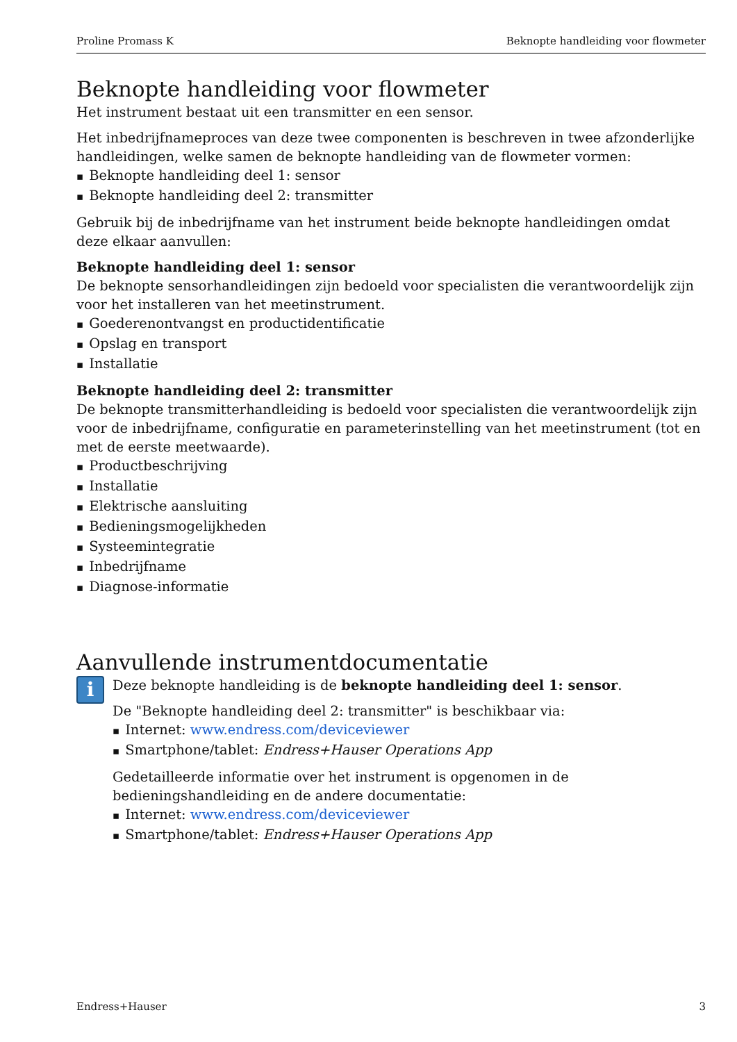Proline Promass K Beknopte handleiding voor flowmeter
Beknopte handleiding voor flowmeter
Het instrument bestaat uit een transmitter en een sensor.
Het inbedrijfnameproces van deze twee componenten is beschreven in twee afzonderlijke handleidingen, welke samen de beknopte handleiding van de flowmeter vormen:
Beknopte handleiding deel 1: sensor
Beknopte handleiding deel 2: transmitter
Gebruik bij de inbedrijfname van het instrument beide beknopte handleidingen omdat deze elkaar aanvullen:
Beknopte handleiding deel 1: sensor
De beknopte sensorhandleidingen zijn bedoeld voor specialisten die verantwoordelijk zijn voor het installeren van het meetinstrument.
Goederenontvangst en productidentificatie
Opslag en transport
Installatie
Beknopte handleiding deel 2: transmitter
De beknopte transmitterhandleiding is bedoeld voor specialisten die verantwoordelijk zijn voor de inbedrijfname, configuratie en parameterinstelling van het meetinstrument (tot en met de eerste meetwaarde).
Productbeschrijving
Installatie
Elektrische aansluiting
Bedieningsmogelijkheden
Systeemintegratie
Inbedrijfname
Diagnose-informatie
Aanvullende instrumentdocumentatie
i
Deze beknopte handleiding is de beknopte handleiding deel 1: sensor.
De "Beknopte handleiding deel 2: transmitter" is beschikbaar via:
Internet: www.endress.com/deviceviewer
Smartphone/tablet: Endress+Hauser Operations App
Gedetailleerde informatie over het instrument is opgenomen in de bedieningshandleiding en de andere documentatie:
Internet: www.endress.com/deviceviewer
Smartphone/tablet: Endress+Hauser Operations App
Endress+Hauser 3